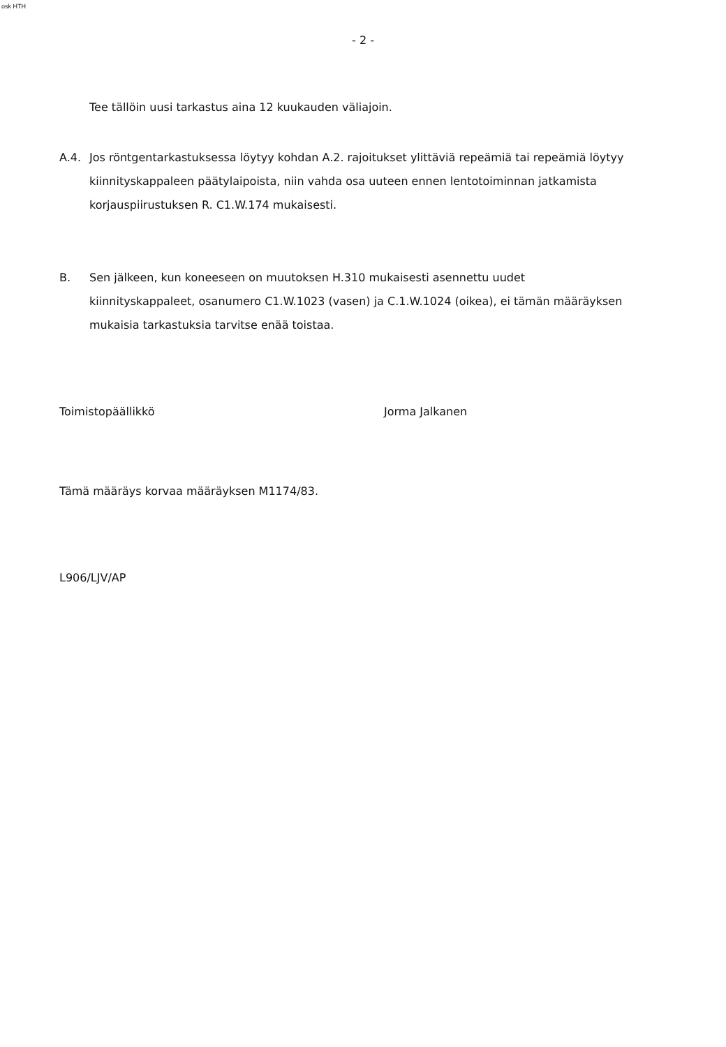osk HTH
- 2 -
Tee tällöin uusi tarkastus aina 12 kuukauden väliajoin.
A.4. Jos röntgentarkastuksessa löytyy kohdan A.2. rajoitukset ylittäviä repeämiä tai repeämiä löytyy kiinnityskappaleen päätylaipoista, niin vahda osa uuteen ennen lentotoiminnan jatkamista korjauspiirustuksen R. C1.W.174 mukaisesti.
B. Sen jälkeen, kun koneeseen on muutoksen H.310 mukaisesti asennettu uudet kiinnityskappaleet, osanumero C1.W.1023 (vasen) ja C.1.W.1024 (oikea), ei tämän määräyksen mukaisia tarkastuksia tarvitse enää toistaa.
Toimistopäällikkö Jorma Jalkanen
Tämä määräys korvaa määräyksen M1174/83.
L906/LJV/AP